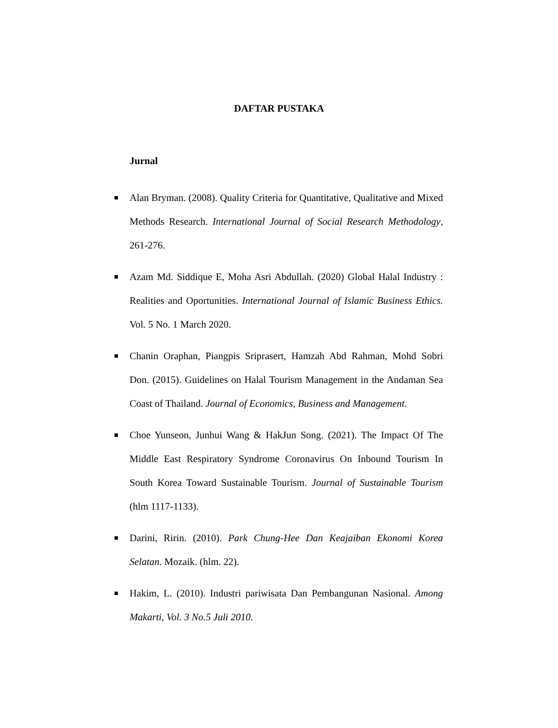DAFTAR PUSTAKA
Jurnal
Alan Bryman. (2008). Quality Criteria for Quantitative, Qualitative and Mixed Methods Research. International Journal of Social Research Methodology, 261-276.
Azam Md. Siddique E, Moha Asri Abdullah. (2020) Global Halal Industry : Realities and Oportunities. International Journal of Islamic Business Ethics. Vol. 5 No. 1 March 2020.
Chanin Oraphan, Piangpis Sriprasert, Hamzah Abd Rahman, Mohd Sobri Don. (2015). Guidelines on Halal Tourism Management in the Andaman Sea Coast of Thailand. Journal of Economics, Business and Management.
Choe Yunseon, Junhui Wang & HakJun Song. (2021). The Impact Of The Middle East Respiratory Syndrome Coronavirus On Inbound Tourism In South Korea Toward Sustainable Tourism. Journal of Sustainable Tourism (hlm 1117-1133).
Darini, Ririn. (2010). Park Chung-Hee Dan Keajaiban Ekonomi Korea Selatan. Mozaik. (hlm. 22).
Hakim, L. (2010). Industri pariwisata Dan Pembangunan Nasional. Among Makarti, Vol. 3 No.5 Juli 2010.